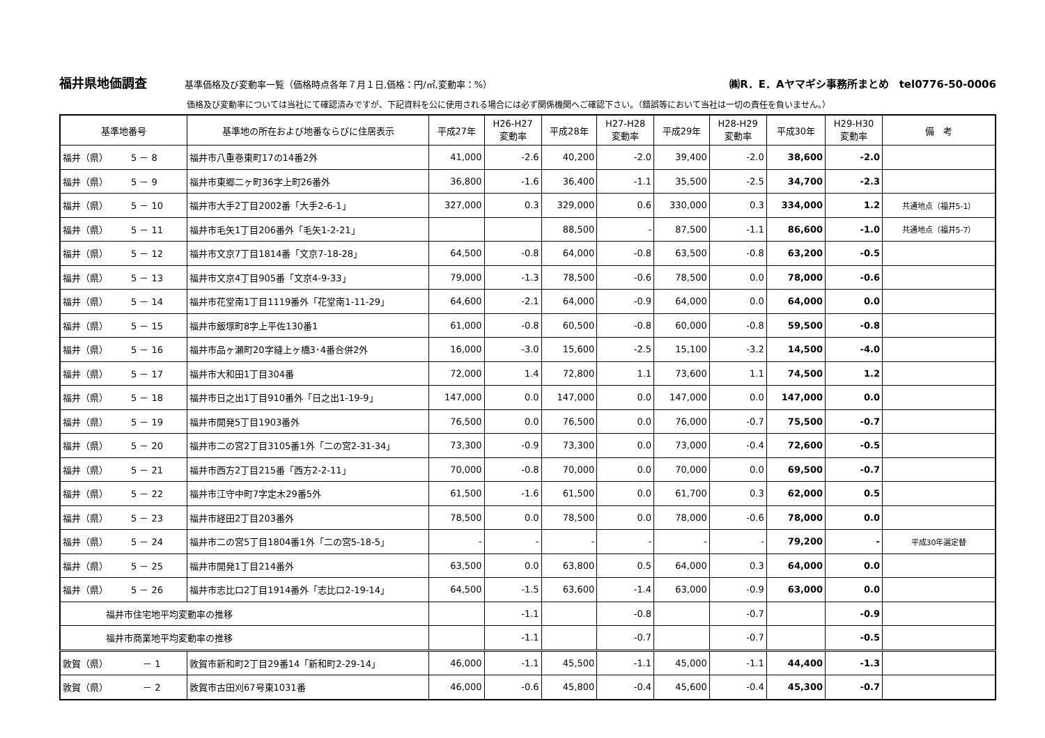福井県地価調査
基準価格及び変動率一覧（価格時点各年７月１日,価格：円/㎡,変動率：%）
㈱R．E．Aヤマギシ事務所まとめ　tel0776-50-0006
価格及び変動率については当社にて確認済みですが、下記資料を公に使用される場合には必ず関係機関へご確認下さい。（錯誤等において当社は一切の責任を負いません。）
| 基準地番号 | 基準地の所在および地番ならびに住居表示 | 平成27年 | H26-H27 変動率 | 平成28年 | H27-H28 変動率 | 平成29年 | H28-H29 変動率 | 平成30年 | H29-H30 変動率 | 備 考 |
| --- | --- | --- | --- | --- | --- | --- | --- | --- | --- | --- |
| 福井（県） 5 － 8 | 福井市八重巻東町17の14番2外 | 41,000 | -2.6 | 40,200 | -2.0 | 39,400 | -2.0 | 38,600 | -2.0 | |
| 福井（県） 5 － 9 | 福井市東郷二ヶ町36字上町26番外 | 36,800 | -1.6 | 36,400 | -1.1 | 35,500 | -2.5 | 34,700 | -2.3 | |
| 福井（県） 5 － 10 | 福井市大手2丁目2002番「大手2-6-1」 | 327,000 | 0.3 | 329,000 | 0.6 | 330,000 | 0.3 | 334,000 | 1.2 | 共通地点（福井5-1） |
| 福井（県） 5 － 11 | 福井市毛矢1丁目206番外「毛矢1-2-21」 | | | 88,500 | - | 87,500 | -1.1 | 86,600 | -1.0 | 共通地点（福井5-7） |
| 福井（県） 5 － 12 | 福井市文京7丁目1814番「文京7-18-28」 | 64,500 | -0.8 | 64,000 | -0.8 | 63,500 | -0.8 | 63,200 | -0.5 | |
| 福井（県） 5 － 13 | 福井市文京4丁目905番「文京4-9-33」 | 79,000 | -1.3 | 78,500 | -0.6 | 78,500 | 0.0 | 78,000 | -0.6 | |
| 福井（県） 5 － 14 | 福井市花堂南1丁目1119番外「花堂南1-11-29」 | 64,600 | -2.1 | 64,000 | -0.9 | 64,000 | 0.0 | 64,000 | 0.0 | |
| 福井（県） 5 － 15 | 福井市飯塚町8字上平佐130番1 | 61,000 | -0.8 | 60,500 | -0.8 | 60,000 | -0.8 | 59,500 | -0.8 | |
| 福井（県） 5 － 16 | 福井市品ヶ瀬町20字縫上ヶ橋3･4番合併2外 | 16,000 | -3.0 | 15,600 | -2.5 | 15,100 | -3.2 | 14,500 | -4.0 | |
| 福井（県） 5 － 17 | 福井市大和田1丁目304番 | 72,000 | 1.4 | 72,800 | 1.1 | 73,600 | 1.1 | 74,500 | 1.2 | |
| 福井（県） 5 － 18 | 福井市日之出1丁目910番外「日之出1-19-9」 | 147,000 | 0.0 | 147,000 | 0.0 | 147,000 | 0.0 | 147,000 | 0.0 | |
| 福井（県） 5 － 19 | 福井市開発5丁目1903番外 | 76,500 | 0.0 | 76,500 | 0.0 | 76,000 | -0.7 | 75,500 | -0.7 | |
| 福井（県） 5 － 20 | 福井市二の宮2丁目3105番1外「二の宮2-31-34」 | 73,300 | -0.9 | 73,300 | 0.0 | 73,000 | -0.4 | 72,600 | -0.5 | |
| 福井（県） 5 － 21 | 福井市西方2丁目215番「西方2-2-11」 | 70,000 | -0.8 | 70,000 | 0.0 | 70,000 | 0.0 | 69,500 | -0.7 | |
| 福井（県） 5 － 22 | 福井市江守中町7字定木29番5外 | 61,500 | -1.6 | 61,500 | 0.0 | 61,700 | 0.3 | 62,000 | 0.5 | |
| 福井（県） 5 － 23 | 福井市経田2丁目203番外 | 78,500 | 0.0 | 78,500 | 0.0 | 78,000 | -0.6 | 78,000 | 0.0 | |
| 福井（県） 5 － 24 | 福井市二の宮5丁目1804番1外「二の宮5-18-5」 | - | - | - | - | - | - | 79,200 | - | 平成30年選定替 |
| 福井（県） 5 － 25 | 福井市開発1丁目214番外 | 63,500 | 0.0 | 63,800 | 0.5 | 64,000 | 0.3 | 64,000 | 0.0 | |
| 福井（県） 5 － 26 | 福井市志比口2丁目1914番外「志比口2-19-14」 | 64,500 | -1.5 | 63,600 | -1.4 | 63,000 | -0.9 | 63,000 | 0.0 | |
| 福井市住宅地平均変動率の推移 | | | -1.1 | | -0.8 | | -0.7 | | -0.9 | |
| 福井市商業地平均変動率の推移 | | | -1.1 | | -0.7 | | -0.7 | | -0.5 | |
| 敦賀（県） － 1 | 敦賀市新和町2丁目29番14「新和町2-29-14」 | 46,000 | -1.1 | 45,500 | -1.1 | 45,000 | -1.1 | 44,400 | -1.3 | |
| 敦賀（県） － 2 | 敦賀市古田刈67号東1031番 | 46,000 | -0.6 | 45,800 | -0.4 | 45,600 | -0.4 | 45,300 | -0.7 | |